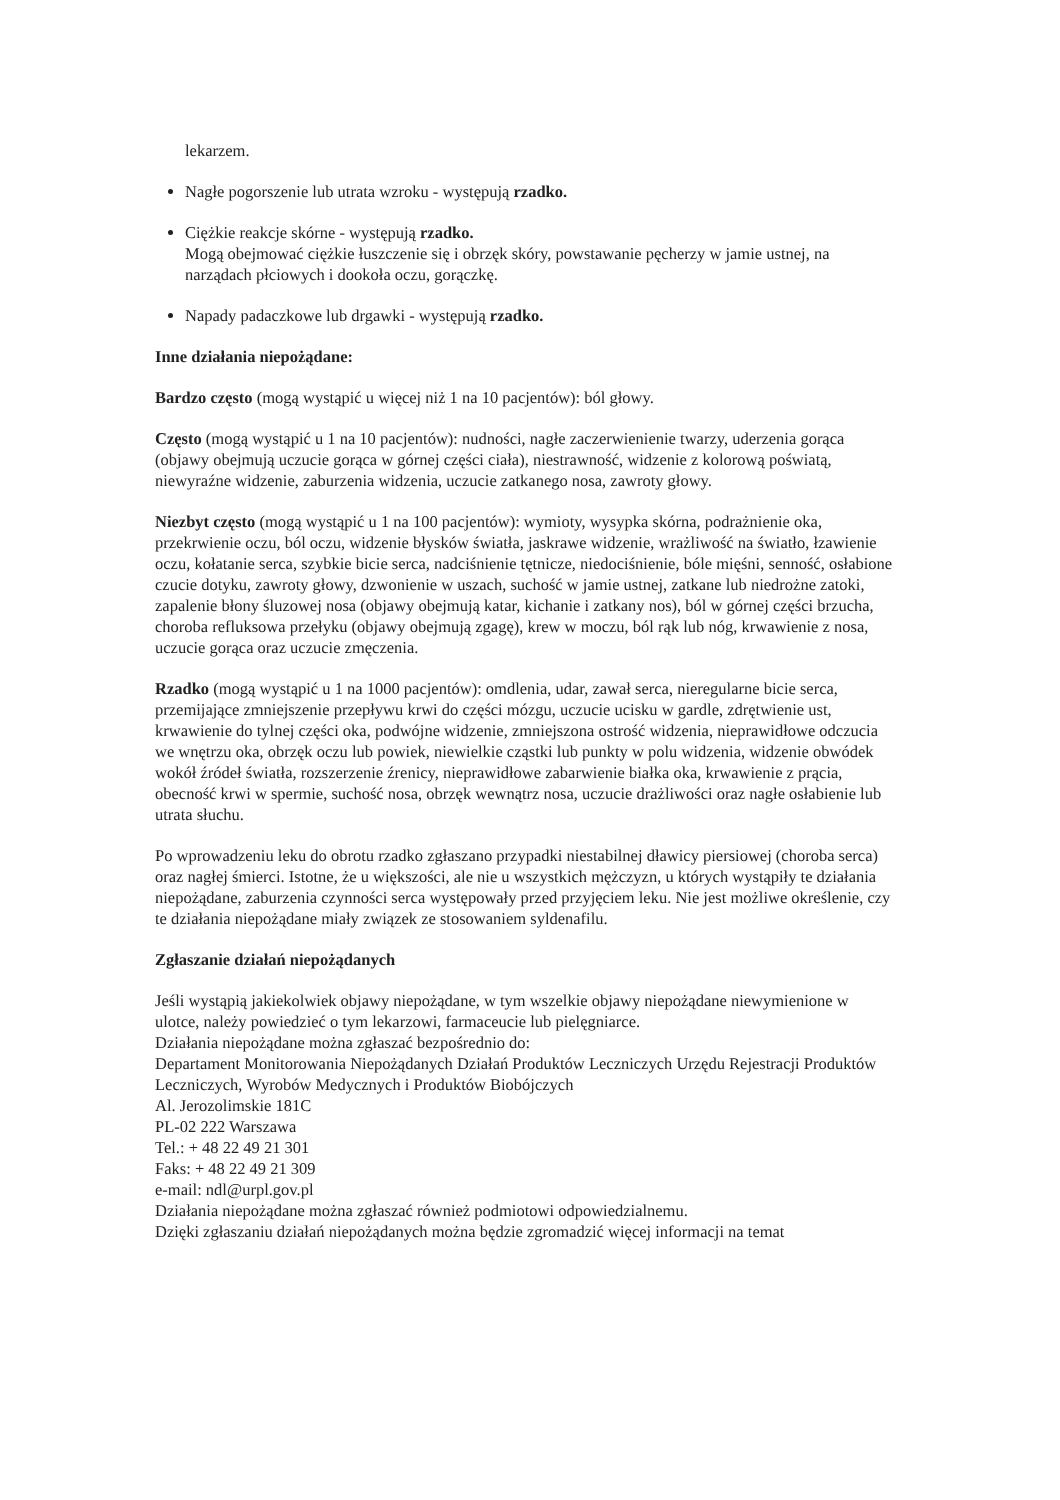lekarzem.
Nagłe pogorszenie lub utrata wzroku - występują rzadko.
Ciężkie reakcje skórne - występują rzadko.
Mogą obejmować ciężkie łuszczenie się i obrzęk skóry, powstawanie pęcherzy w jamie ustnej, na narządach płciowych i dookoła oczu, gorączkę.
Napady padaczkowe lub drgawki - występują rzadko.
Inne działania niepożądane:
Bardzo często (mogą wystąpić u więcej niż 1 na 10 pacjentów): ból głowy.
Często (mogą wystąpić u 1 na 10 pacjentów): nudności, nagłe zaczerwienienie twarzy, uderzenia gorąca (objawy obejmują uczucie gorąca w górnej części ciała), niestrawność, widzenie z kolorową poświatą, niewyraźne widzenie, zaburzenia widzenia, uczucie zatkanego nosa, zawroty głowy.
Niezbyt często (mogą wystąpić u 1 na 100 pacjentów): wymioty, wysypka skórna, podrażnienie oka, przekrwienie oczu, ból oczu, widzenie błysków światła, jaskrawe widzenie, wrażliwość na światło, łzawienie oczu, kołatanie serca, szybkie bicie serca, nadciśnienie tętnicze, niedociśnienie, bóle mięśni, senność, osłabione czucie dotyku, zawroty głowy, dzwonienie w uszach, suchość w jamie ustnej, zatkane lub niedrożne zatoki, zapalenie błony śluzowej nosa (objawy obejmują katar, kichanie i zatkany nos), ból w górnej części brzucha, choroba refluksowa przełyku (objawy obejmują zgagę), krew w moczu, ból rąk lub nóg, krwawienie z nosa, uczucie gorąca oraz uczucie zmęczenia.
Rzadko (mogą wystąpić u 1 na 1000 pacjentów): omdlenia, udar, zawał serca, nieregularne bicie serca, przemijające zmniejszenie przepływu krwi do części mózgu, uczucie ucisku w gardle, zdrętwienie ust, krwawienie do tylnej części oka, podwójne widzenie, zmniejszona ostrość widzenia, nieprawidłowe odczucia we wnętrzu oka, obrzęk oczu lub powiek, niewielkie cząstki lub punkty w polu widzenia, widzenie obwódek wokół źródeł światła, rozszerzenie źrenicy, nieprawidłowe zabarwienie białka oka, krwawienie z prącia, obecność krwi w spermie, suchość nosa, obrzęk wewnątrz nosa, uczucie drażliwości oraz nagłe osłabienie lub utrata słuchu.
Po wprowadzeniu leku do obrotu rzadko zgłaszano przypadki niestabilnej dławicy piersiowej (choroba serca) oraz nagłej śmierci. Istotne, że u większości, ale nie u wszystkich mężczyzn, u których wystąpiły te działania niepożądane, zaburzenia czynności serca występowały przed przyjęciem leku. Nie jest możliwe określenie, czy te działania niepożądane miały związek ze stosowaniem syldenafilu.
Zgłaszanie działań niepożądanych
Jeśli wystąpią jakiekolwiek objawy niepożądane, w tym wszelkie objawy niepożądane niewymienione w ulotce, należy powiedzieć o tym lekarzowi, farmaceucie lub pielęgniarce.
Działania niepożądane można zgłaszać bezpośrednio do:
Departament Monitorowania Niepożądanych Działań Produktów Leczniczych Urzędu Rejestracji Produktów Leczniczych, Wyrobów Medycznych i Produktów Biobójczych
Al. Jerozolimskie 181C
PL-02 222 Warszawa
Tel.: + 48 22 49 21 301
Faks: + 48 22 49 21 309
e-mail: ndl@urpl.gov.pl
Działania niepożądane można zgłaszać również podmiotowi odpowiedzialnemu.
Dzięki zgłaszaniu działań niepożądanych można będzie zgromadzić więcej informacji na temat